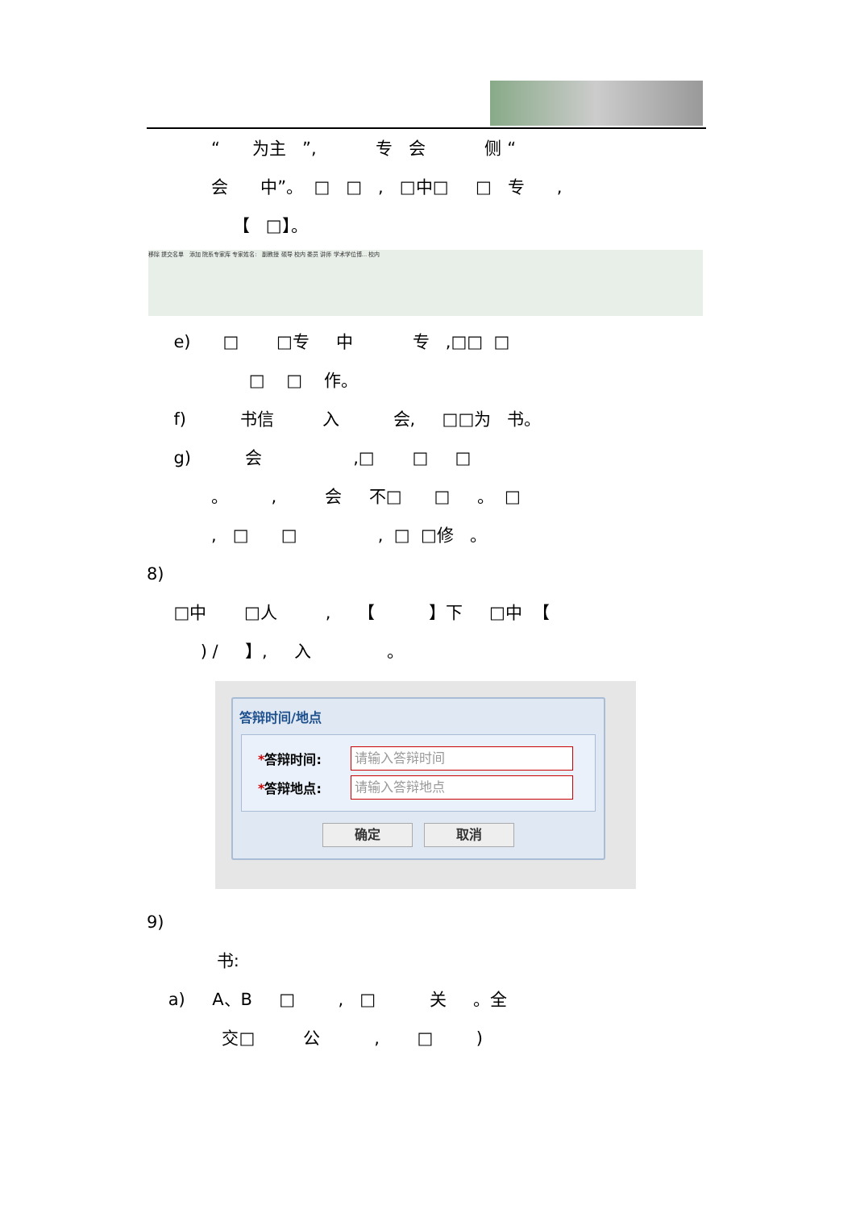“ 为主 ”, 专 会 侧 “
会 中”。 □ □ , □中□ □ 专 ,
【 □】。
移除 提交名单 添加 院系专家库 专家姓名: 副教授 硕导 校内 委员 讲师 学术学位博... 校内
e) □ □专 中 专 ,□□ □
□ □ 作。
f) 书信 入 会, □□为 书。
g) 会 ,□ □ □
。 , 会 不□ □ 。 □
, □ □ , □ □修 。
8)
□中 □人 , 【 】下 □中 【
) / 】, 入 。
答辩时间/地点
*答辩时间:
请输入答辩时间
*答辩地点:
请输入答辩地点
确定 取消
9)
书:
a) A、B □ , □ 关 。全
交□ 公 , □ )